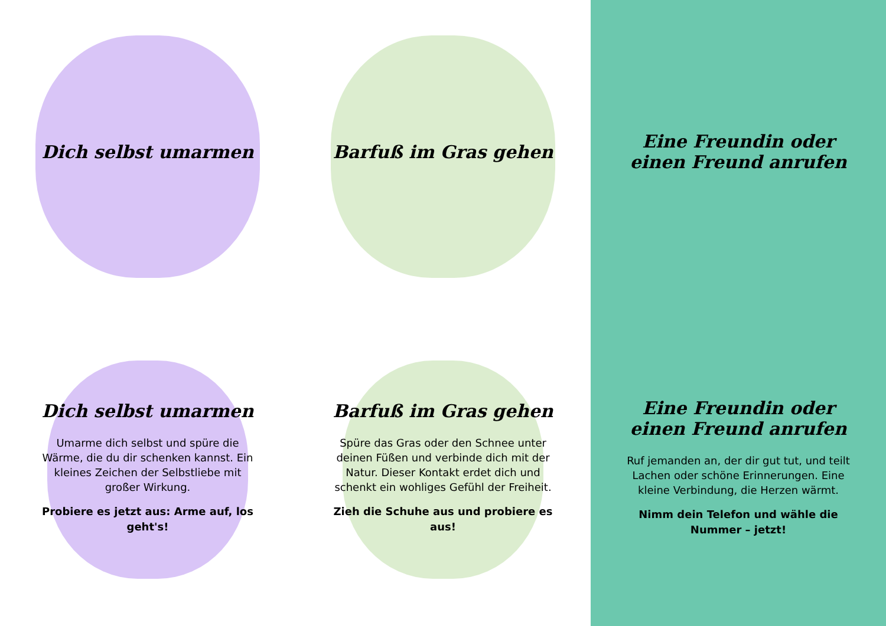Dich selbst umarmen
Barfuß im Gras gehen
Eine Freundin oder einen Freund anrufen
Dich selbst umarmen
Umarme dich selbst und spüre die Wärme, die du dir schenken kannst. Ein kleines Zeichen der Selbstliebe mit großer Wirkung.
Probiere es jetzt aus: Arme auf, los geht's!
Barfuß im Gras gehen
Spüre das Gras oder den Schnee unter deinen Füßen und verbinde dich mit der Natur. Dieser Kontakt erdet dich und schenkt ein wohliges Gefühl der Freiheit.
Zieh die Schuhe aus und probiere es aus!
Eine Freundin oder einen Freund anrufen
Ruf jemanden an, der dir gut tut, und teilt Lachen oder schöne Erinnerungen. Eine kleine Verbindung, die Herzen wärmt.
Nimm dein Telefon und wähle die Nummer – jetzt!